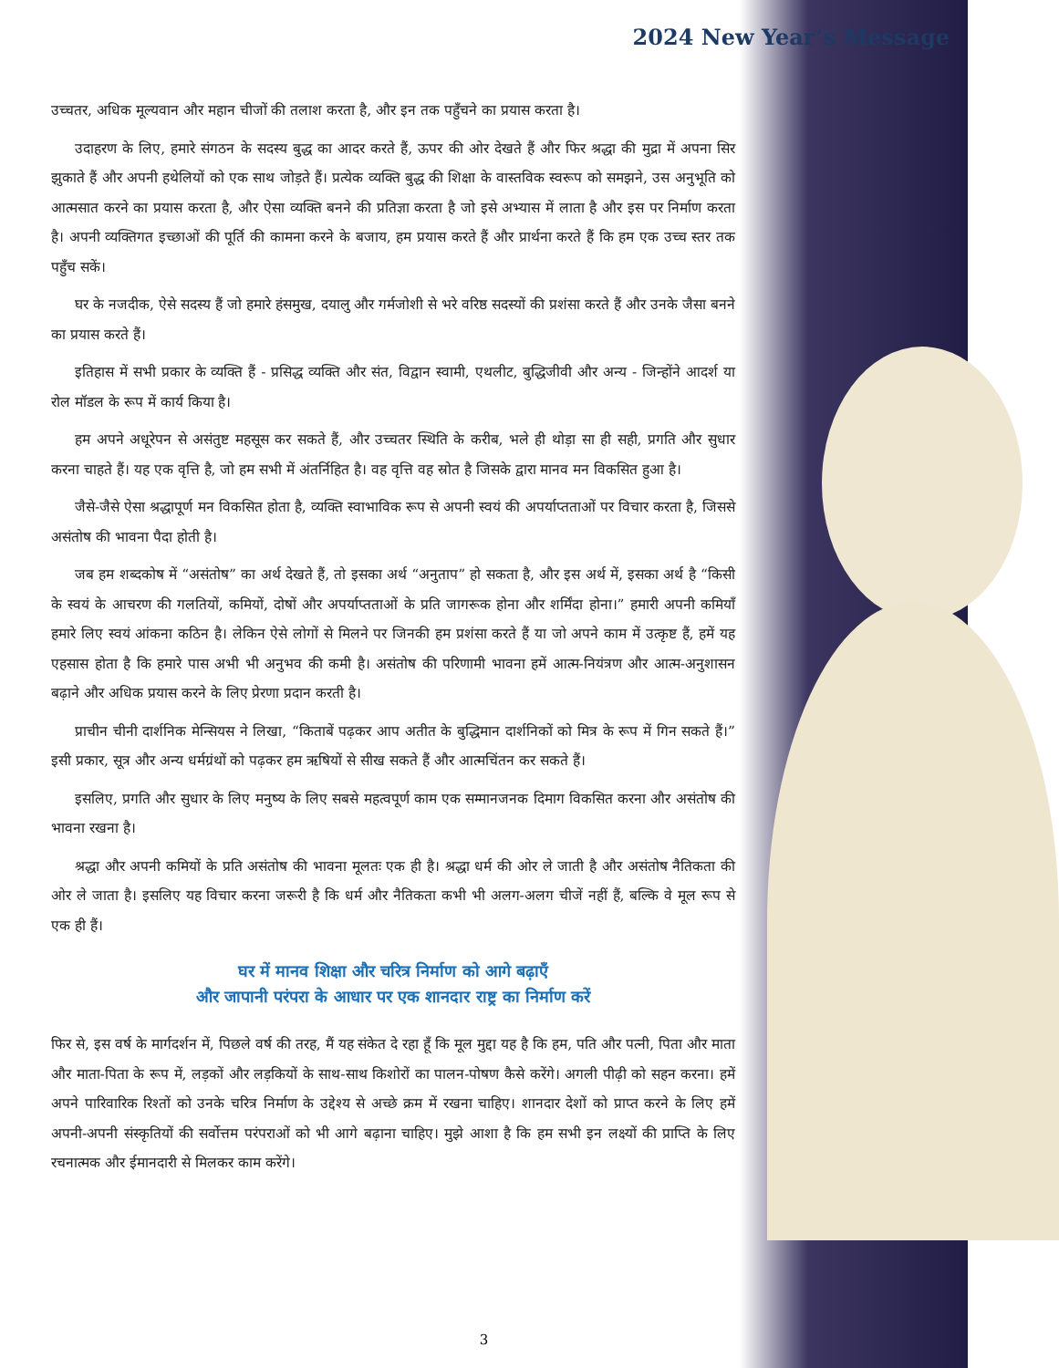2024 New Year’s Message
उच्चतर, अधिक मूल्यवान और महान चीजों की तलाश करता है, और इन तक पहुँचने का प्रयास करता है।
उदाहरण के लिए, हमारे संगठन के सदस्य बुद्ध का आदर करते हैं, ऊपर की ओर देखते हैं और फिर श्रद्धा की मुद्रा में अपना सिर झुकाते हैं और अपनी हथेलियों को एक साथ जोड़ते हैं। प्रत्येक व्यक्ति बुद्ध की शिक्षा के वास्तविक स्वरूप को समझने, उस अनुभूति को आत्मसात करने का प्रयास करता है, और ऐसा व्यक्ति बनने की प्रतिज्ञा करता है जो इसे अभ्यास में लाता है और इस पर निर्माण करता है। अपनी व्यक्तिगत इच्छाओं की पूर्ति की कामना करने के बजाय, हम प्रयास करते हैं और प्रार्थना करते हैं कि हम एक उच्च स्तर तक पहुँच सकें।
घर के नजदीक, ऐसे सदस्य हैं जो हमारे हंसमुख, दयालु और गर्मजोशी से भरे वरिष्ठ सदस्यों की प्रशंसा करते हैं और उनके जैसा बनने का प्रयास करते हैं।
इतिहास में सभी प्रकार के व्यक्ति हैं - प्रसिद्ध व्यक्ति और संत, विद्वान स्वामी, एथलीट, बुद्धिजीवी और अन्य - जिन्होंने आदर्श या रोल मॉडल के रूप में कार्य किया है।
हम अपने अधूरेपन से असंतुष्ट महसूस कर सकते हैं, और उच्चतर स्थिति के करीब, भले ही थोड़ा सा ही सही, प्रगति और सुधार करना चाहते हैं। यह एक वृत्ति है, जो हम सभी में अंतर्निहित है। वह वृत्ति वह स्रोत है जिसके द्वारा मानव मन विकसित हुआ है।
जैसे-जैसे ऐसा श्रद्धापूर्ण मन विकसित होता है, व्यक्ति स्वाभाविक रूप से अपनी स्वयं की अपर्याप्तताओं पर विचार करता है, जिससे असंतोष की भावना पैदा होती है।
जब हम शब्दकोष में “असंतोष” का अर्थ देखते हैं, तो इसका अर्थ “अनुताप” हो सकता है, और इस अर्थ में, इसका अर्थ है “किसी के स्वयं के आचरण की गलतियों, कमियों, दोषों और अपर्याप्तताओं के प्रति जागरूक होना और शर्मिंदा होना।” हमारी अपनी कमियाँ हमारे लिए स्वयं आंकना कठिन है। लेकिन ऐसे लोगों से मिलने पर जिनकी हम प्रशंसा करते हैं या जो अपने काम में उत्कृष्ट हैं, हमें यह एहसास होता है कि हमारे पास अभी भी अनुभव की कमी है। असंतोष की परिणामी भावना हमें आत्म-नियंत्रण और आत्म-अनुशासन बढ़ाने और अधिक प्रयास करने के लिए प्रेरणा प्रदान करती है।
प्राचीन चीनी दार्शनिक मेन्सियस ने लिखा, “किताबें पढ़कर आप अतीत के बुद्धिमान दार्शनिकों को मित्र के रूप में गिन सकते हैं।” इसी प्रकार, सूत्र और अन्य धर्मग्रंथों को पढ़कर हम ऋषियों से सीख सकते हैं और आत्मचिंतन कर सकते हैं।
इसलिए, प्रगति और सुधार के लिए मनुष्य के लिए सबसे महत्वपूर्ण काम एक सम्मानजनक दिमाग विकसित करना और असंतोष की भावना रखना है।
श्रद्धा और अपनी कमियों के प्रति असंतोष की भावना मूलतः एक ही है। श्रद्धा धर्म की ओर ले जाती है और असंतोष नैतिकता की ओर ले जाता है। इसलिए यह विचार करना जरूरी है कि धर्म और नैतिकता कभी भी अलग-अलग चीजें नहीं हैं, बल्कि वे मूल रूप से एक ही हैं।
घर में मानव शिक्षा और चरित्र निर्माण को आगे बढ़ाएँ
और जापानी परंपरा के आधार पर एक शानदार राष्ट्र का निर्माण करें
फिर से, इस वर्ष के मार्गदर्शन में, पिछले वर्ष की तरह, मैं यह संकेत दे रहा हूँ कि मूल मुद्दा यह है कि हम, पति और पत्नी, पिता और माता और माता-पिता के रूप में, लड़कों और लड़कियों के साथ-साथ किशोरों का पालन-पोषण कैसे करेंगे। अगली पीढ़ी को सहन करना। हमें अपने पारिवारिक रिश्तों को उनके चरित्र निर्माण के उद्देश्य से अच्छे क्रम में रखना चाहिए। शानदार देशों को प्राप्त करने के लिए हमें अपनी-अपनी संस्कृतियों की सर्वोत्तम परंपराओं को भी आगे बढ़ाना चाहिए। मुझे आशा है कि हम सभी इन लक्ष्यों की प्राप्ति के लिए रचनात्मक और ईमानदारी से मिलकर काम करेंगे।
3